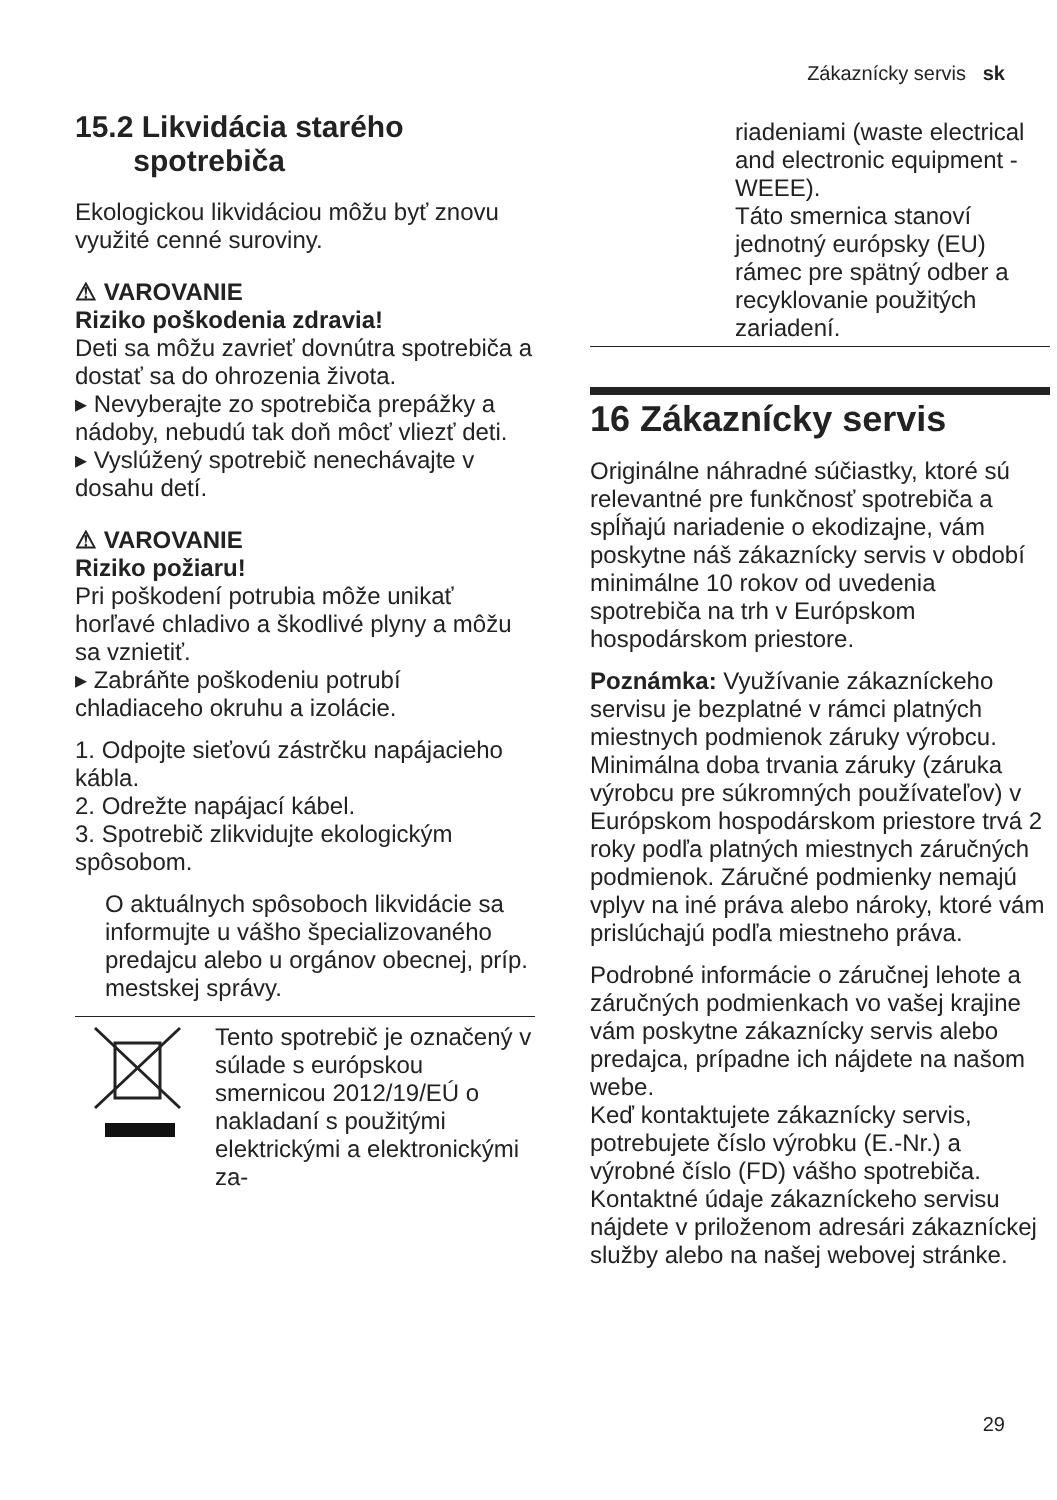Zákaznícky servis sk
15.2 Likvidácia starého
spotrebiča
Ekologickou likvidáciou môžu byť znovu využité cenné suroviny.
⚠ VAROVANIE
Riziko poškodenia zdravia!
Deti sa môžu zavrieť dovnútra spotrebiča a dostať sa do ohrozenia života.
▸ Nevyberajte zo spotrebiča prepážky a nádoby, nebudú tak doň môcť vliezť deti.
▸ Vyslúžený spotrebič nenechávajte v dosahu detí.
⚠ VAROVANIE
Riziko požiaru!
Pri poškodení potrubia môže unikať horľavé chladivo a škodlivé plyny a môžu sa vznietiť.
▸ Zabráňte poškodeniu potrubí chladiaceho okruhu a izolácie.
1. Odpojte sieťovú zástrčku napájacieho kábla.
2. Odrežte napájací kábel.
3. Spotrebič zlikvidujte ekologickým spôsobom.
O aktuálnych spôsoboch likvidácie sa informujte u vášho špecializovaného predajcu alebo u orgánov obecnej, príp. mestskej správy.
Tento spotrebič je označený v súlade s európskou smernicou 2012/19/EÚ o nakladaní s použitými elektrickými a elektronickými za-
riadeniami (waste electrical and electronic equipment - WEEE).
Táto smernica stanoví jednotný európsky (EU) rámec pre spätný odber a recyklovanie použitých zariadení.
16 Zákaznícky servis
Originálne náhradné súčiastky, ktoré sú relevantné pre funkčnosť spotrebiča a spĺňajú nariadenie o ekodizajne, vám poskytne náš zákaznícky servis v období minimálne 10 rokov od uvedenia spotrebiča na trh v Európskom hospodárskom priestore.
Poznámka: Využívanie zákazníckeho servisu je bezplatné v rámci platných miestnych podmienok záruky výrobcu. Minimálna doba trvania záruky (záruka výrobcu pre súkromných používateľov) v Európskom hospodárskom priestore trvá 2 roky podľa platných miestnych záručných podmienok. Záručné podmienky nemajú vplyv na iné práva alebo nároky, ktoré vám prislúchajú podľa miestneho práva.
Podrobné informácie o záručnej lehote a záručných podmienkach vo vašej krajine vám poskytne zákaznícky servis alebo predajca, prípadne ich nájdete na našom webe.
Keď kontaktujete zákaznícky servis, potrebujete číslo výrobku (E.-Nr.) a výrobné číslo (FD) vášho spotrebiča.
Kontaktné údaje zákazníckeho servisu nájdete v priloženom adresári zákazníckej služby alebo na našej webovej stránke.
29